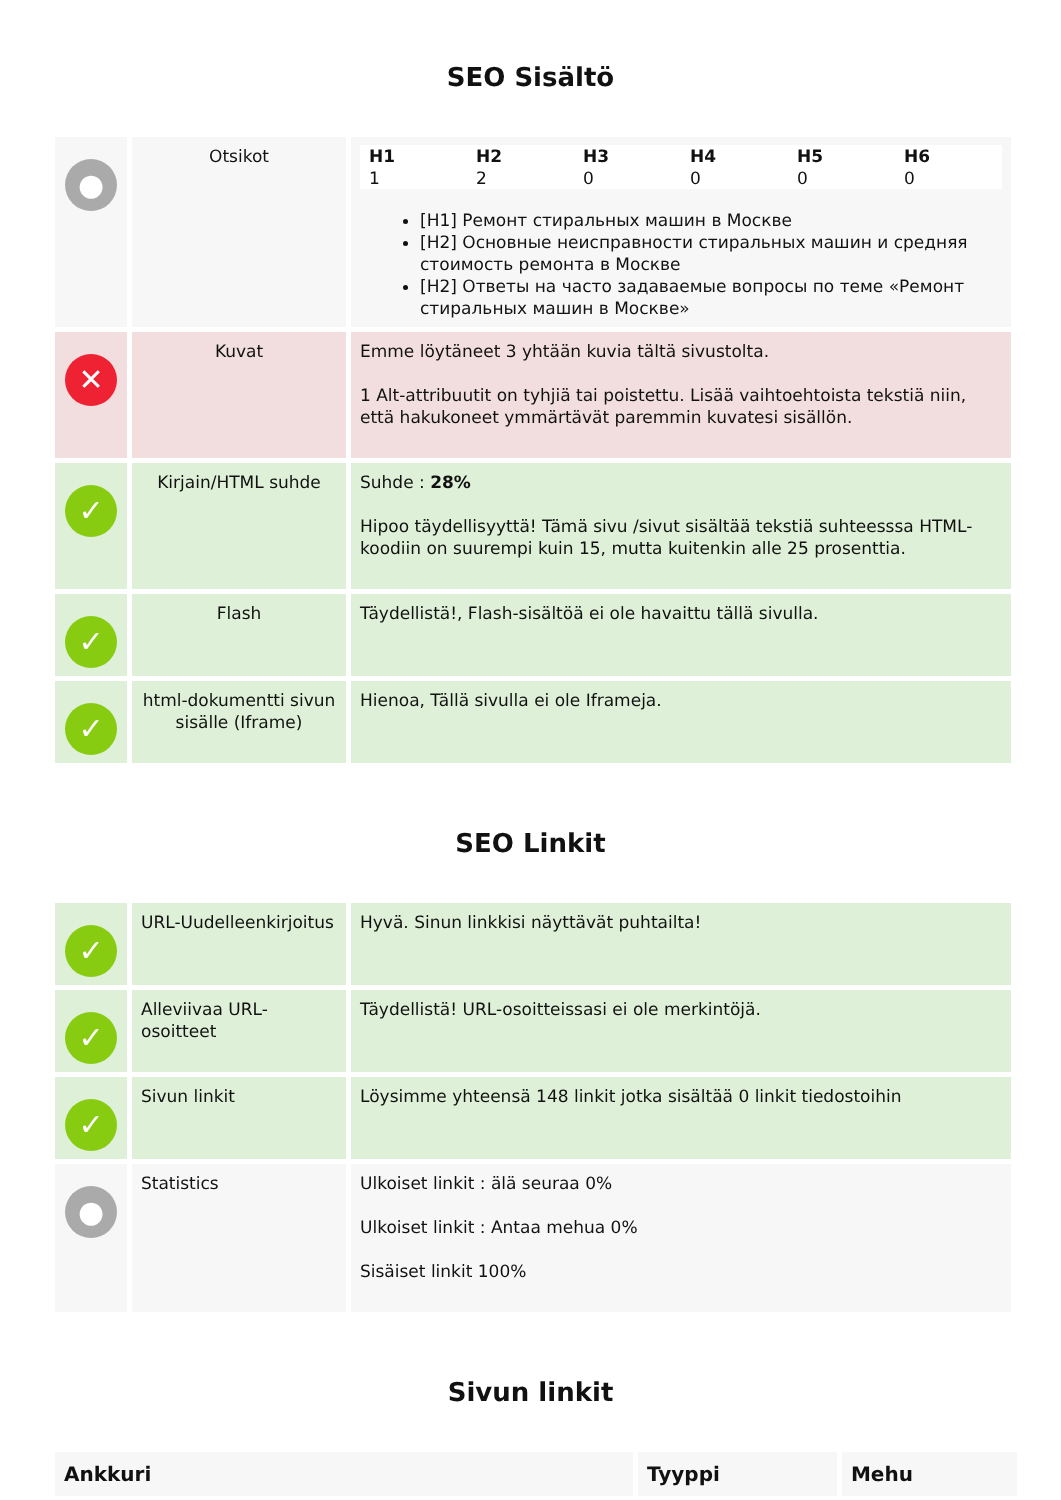SEO Sisältö
| ● | Otsikot | / H1 / H2 / H3 / H4 / H5 / H6 / / --- / --- / --- / --- / --- / --- / / 1 / 2 / 0 / 0 / 0 / 0 / [H1] Ремонт стиральных машин в Москве [H2] Основные неисправности стиральных машин и средняя стоимость ремонта в Москве [H2] Ответы на часто задаваемые вопросы по теме «Ремонт стиральных машин в Москве» |
| ✕ | Kuvat | Emme löytäneet 3 yhtään kuvia tältä sivustolta. 1 Alt-attribuutit on tyhjiä tai poistettu. Lisää vaihtoehtoista tekstiä niin, että hakukoneet ymmärtävät paremmin kuvatesi sisällön. |
| ✓ | Kirjain/HTML suhde | Suhde : 28% Hipoo täydellisyyttä! Tämä sivu /sivut sisältää tekstiä suhteesssa HTML-koodiin on suurempi kuin 15, mutta kuitenkin alle 25 prosenttia. |
| ✓ | Flash | Täydellistä!, Flash-sisältöä ei ole havaittu tällä sivulla. |
| ✓ | html-dokumentti sivun sisälle (Iframe) | Hienoa, Tällä sivulla ei ole Iframeja. |
SEO Linkit
| ✓ | URL-Uudelleenkirjoitus | Hyvä. Sinun linkkisi näyttävät puhtailta! |
| ✓ | Alleviivaa URL-osoitteet | Täydellistä! URL-osoitteissasi ei ole merkintöjä. |
| ✓ | Sivun linkit | Löysimme yhteensä 148 linkit jotka sisältää 0 linkit tiedostoihin |
| ● | Statistics | Ulkoiset linkit : älä seuraa 0% Ulkoiset linkit : Antaa mehua 0% Sisäiset linkit 100% |
Sivun linkit
| Ankkuri | Tyyppi | Mehu |
| --- | --- | --- |